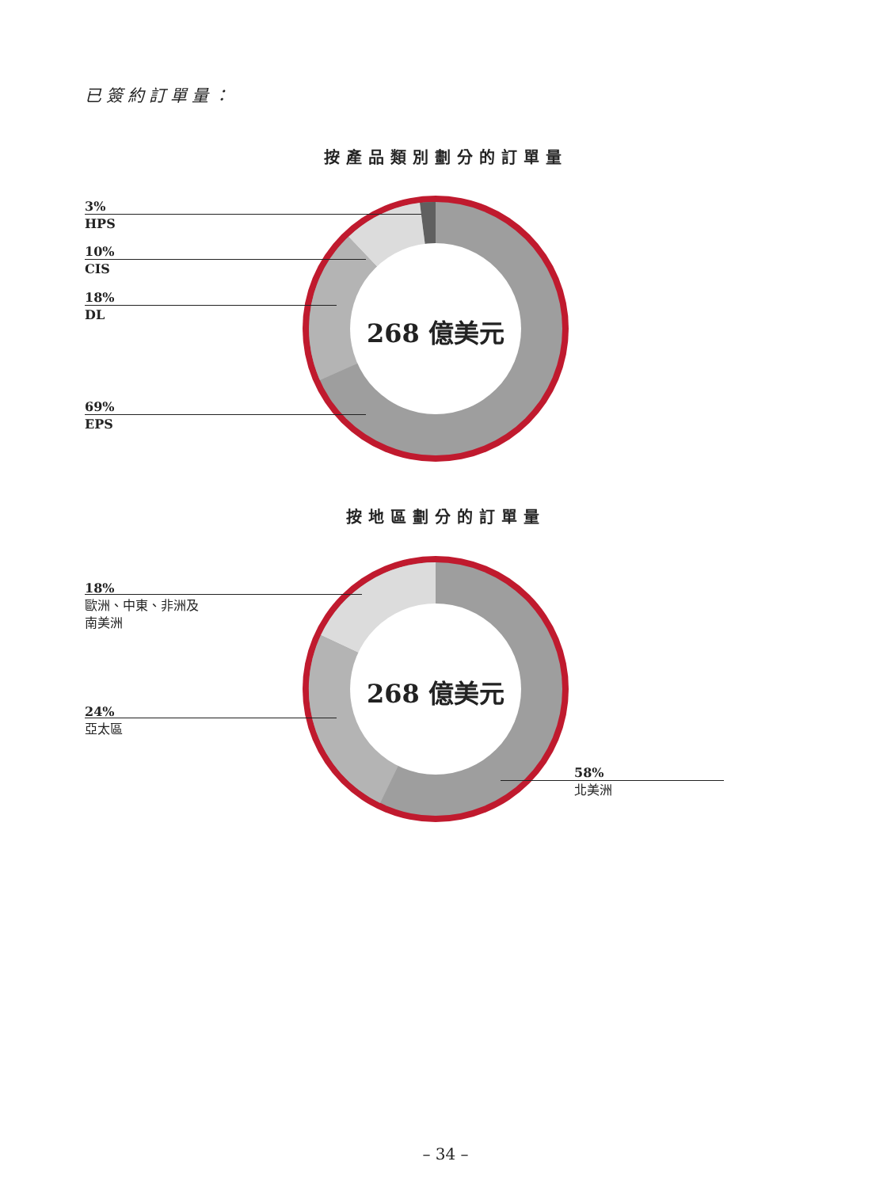已簽約訂單量：
按產品類別劃分的訂單量
268 億美元
3%
HPS
10%
CIS
18%
DL
69%
EPS
按地區劃分的訂單量
268 億美元
18%
歐洲、中東、非洲及
南美洲
24%
亞太區
58%
北美洲
– 34 –